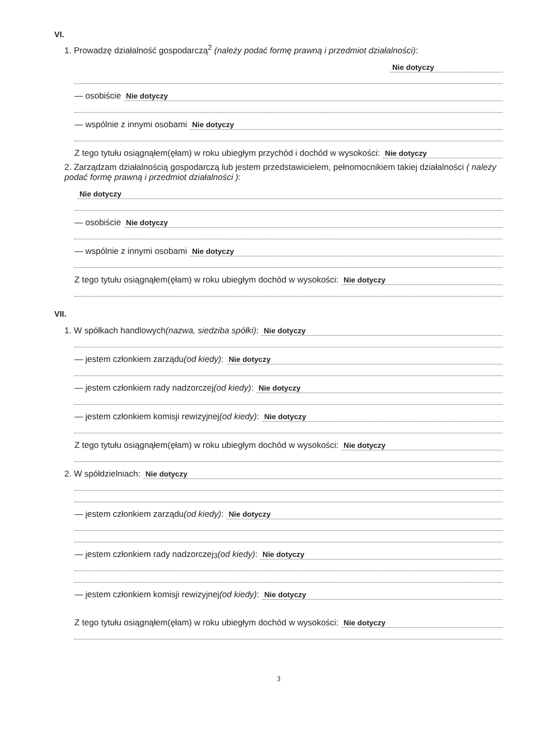VI.
1. Prowadzę działalność gospodarczą<sup>2</sup> (należy podać formę prawną i przedmiot działalności):
Nie dotyczy
— osobiście Nie dotyczy
— wspólnie z innymi osobami Nie dotyczy
Z tego tytułu osiągnąłem(ęłam) w roku ubiegłym przychód i dochód w wysokości: Nie dotyczy
2. Zarządzam działalnością gospodarczą lub jestem przedstawicielem, pełnomocnikiem takiej działalności ( należy podać formę prawną i przedmiot działalności ):
Nie dotyczy
— osobiście Nie dotyczy
— wspólnie z innymi osobami Nie dotyczy
Z tego tytułu osiągnąłem(ęłam) w roku ubiegłym dochód w wysokości: Nie dotyczy
VII.
1. W spółkach handlowych (nazwa, siedziba spółki): Nie dotyczy
— jestem członkiem zarządu (od kiedy): Nie dotyczy
— jestem członkiem rady nadzorczej (od kiedy): Nie dotyczy
— jestem członkiem komisji rewizyjnej (od kiedy): Nie dotyczy
Z tego tytułu osiągnąłem(ęłam) w roku ubiegłym dochód w wysokości: Nie dotyczy
2. W spółdzielniach: Nie dotyczy
— jestem członkiem zarządu (od kiedy): Nie dotyczy
— jestem członkiem rady nadzorczej<sup>3</sup> (od kiedy): Nie dotyczy
— jestem członkiem komisji rewizyjnej (od kiedy): Nie dotyczy
Z tego tytułu osiągnąłem(ęłam) w roku ubiegłym dochód w wysokości: Nie dotyczy
3